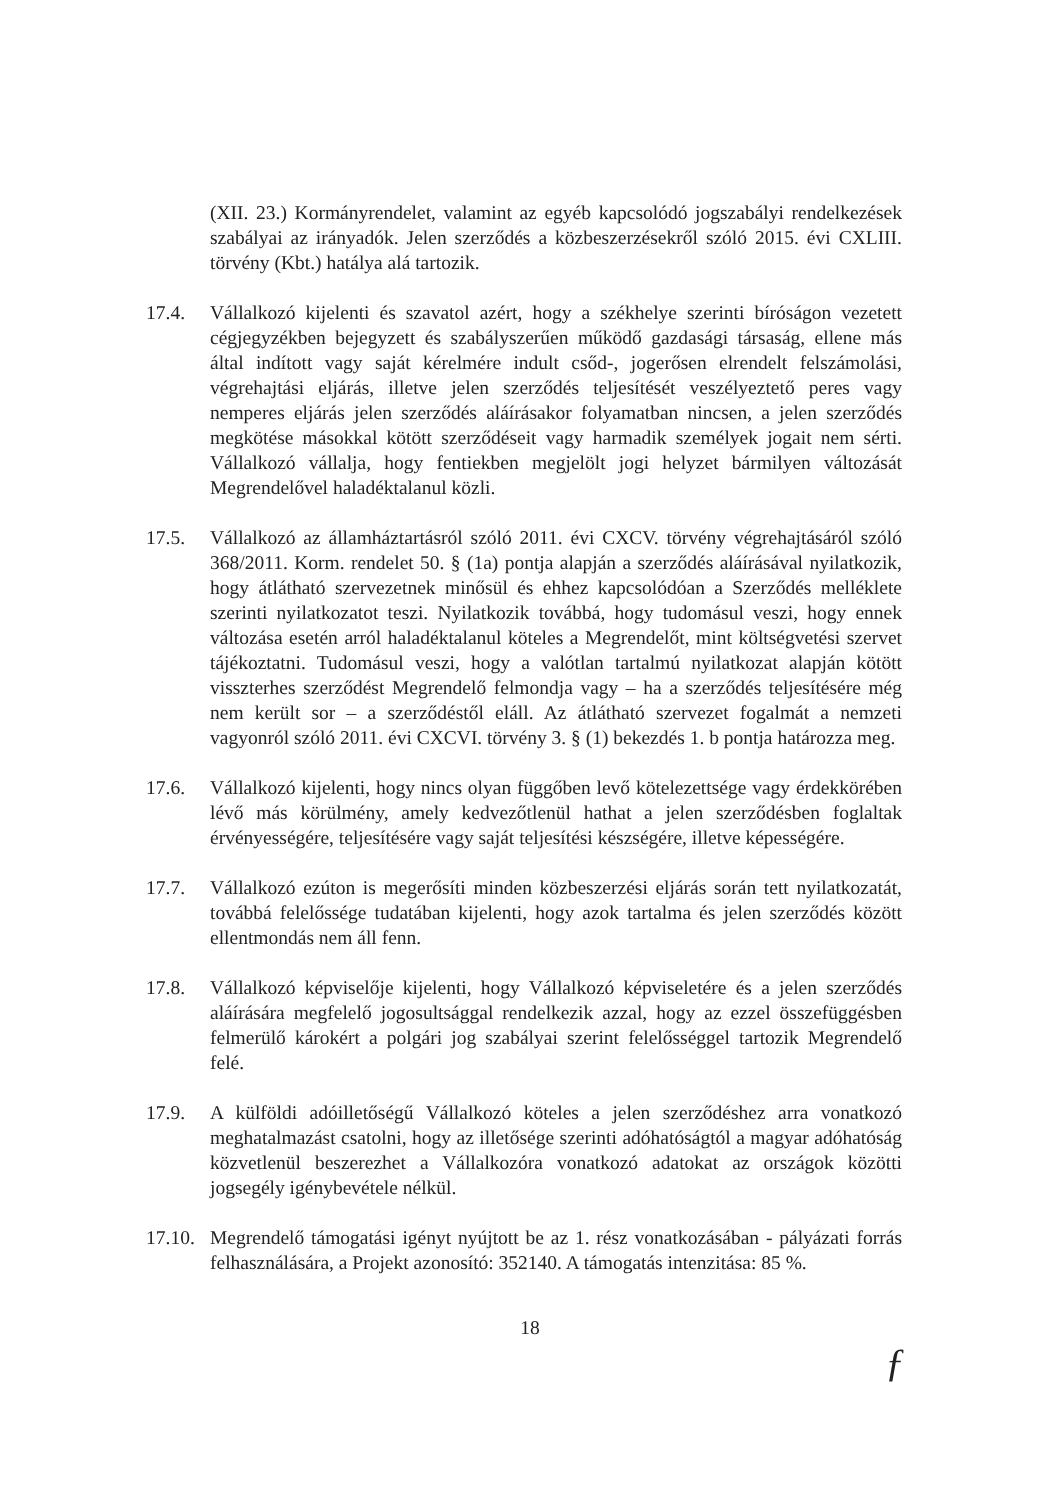(XII. 23.) Kormányrendelet, valamint az egyéb kapcsolódó jogszabályi rendelkezések szabályai az irányadók. Jelen szerződés a közbeszerzésekről szóló 2015. évi CXLIII. törvény (Kbt.) hatálya alá tartozik.
17.4. Vállalkozó kijelenti és szavatol azért, hogy a székhelye szerinti bíróságon vezetett cégjegyzékben bejegyzett és szabályszerűen működő gazdasági társaság, ellene más által indított vagy saját kérelmére indult csőd-, jogerősen elrendelt felszámolási, végrehajtási eljárás, illetve jelen szerződés teljesítését veszélyeztető peres vagy nemperes eljárás jelen szerződés aláírásakor folyamatban nincsen, a jelen szerződés megkötése másokkal kötött szerződéseit vagy harmadik személyek jogait nem sérti. Vállalkozó vállalja, hogy fentiekben megjelölt jogi helyzet bármilyen változását Megrendelővel haladéktalanul közli.
17.5. Vállalkozó az államháztartásról szóló 2011. évi CXCV. törvény végrehajtásáról szóló 368/2011. Korm. rendelet 50. § (1a) pontja alapján a szerződés aláírásával nyilatkozik, hogy átlátható szervezetnek minősül és ehhez kapcsolódóan a Szerződés melléklete szerinti nyilatkozatot teszi. Nyilatkozik továbbá, hogy tudomásul veszi, hogy ennek változása esetén arról haladéktalanul köteles a Megrendelőt, mint költségvetési szervet tájékoztatni. Tudomásul veszi, hogy a valótlan tartalmú nyilatkozat alapján kötött visszterhes szerződést Megrendelő felmondja vagy – ha a szerződés teljesítésére még nem került sor – a szerződéstől eláll. Az átlátható szervezet fogalmát a nemzeti vagyonról szóló 2011. évi CXCVI. törvény 3. § (1) bekezdés 1. b pontja határozza meg.
17.6. Vállalkozó kijelenti, hogy nincs olyan függőben levő kötelezettsége vagy érdekkörében lévő más körülmény, amely kedvezőtlenül hathat a jelen szerződésben foglaltak érvényességére, teljesítésére vagy saját teljesítési készségére, illetve képességére.
17.7. Vállalkozó ezúton is megerősíti minden közbeszerzési eljárás során tett nyilatkozatát, továbbá felelőssége tudatában kijelenti, hogy azok tartalma és jelen szerződés között ellentmondás nem áll fenn.
17.8. Vállalkozó képviselője kijelenti, hogy Vállalkozó képviseletére és a jelen szerződés aláírására megfelelő jogosultsággal rendelkezik azzal, hogy az ezzel összefüggésben felmerülő károkért a polgári jog szabályai szerint felelősséggel tartozik Megrendelő felé.
17.9. A külföldi adóilletőségű Vállalkozó köteles a jelen szerződéshez arra vonatkozó meghatalmazást csatolni, hogy az illetősége szerinti adóhatóságtól a magyar adóhatóság közvetlenül beszerezhet a Vállalkozóra vonatkozó adatokat az országok közötti jogsegély igénybevétele nélkül.
17.10.
Megrendelő támogatási igényt nyújtott be az 1. rész vonatkozásában - pályázati forrás felhasználására, a Projekt azonosító: 352140. A támogatás intenzitása: 85 %.
18
ƒ